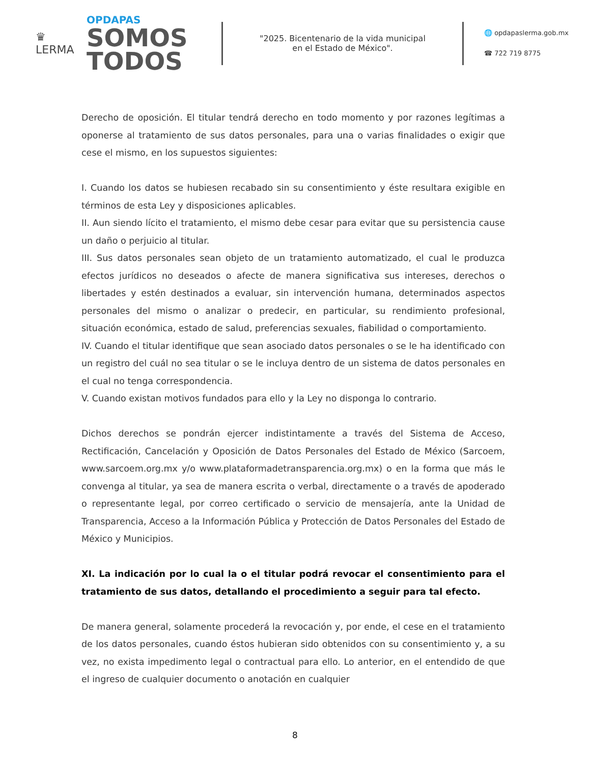♛
LERMA
OPDAPAS
SOMOS
TODOS
"2025. Bicentenario de la vida municipal
en el Estado de México".
🌐 opdapaslerma.gob.mx
☎ 722 719 8775
Derecho de oposición. El titular tendrá derecho en todo momento y por razones legítimas a oponerse al tratamiento de sus datos personales, para una o varias finalidades o exigir que cese el mismo, en los supuestos siguientes:
I. Cuando los datos se hubiesen recabado sin su consentimiento y éste resultara exigible en términos de esta Ley y disposiciones aplicables.
II. Aun siendo lícito el tratamiento, el mismo debe cesar para evitar que su persistencia cause un daño o perjuicio al titular.
III. Sus datos personales sean objeto de un tratamiento automatizado, el cual le produzca efectos jurídicos no deseados o afecte de manera significativa sus intereses, derechos o libertades y estén destinados a evaluar, sin intervención humana, determinados aspectos personales del mismo o analizar o predecir, en particular, su rendimiento profesional, situación económica, estado de salud, preferencias sexuales, fiabilidad o comportamiento.
IV. Cuando el titular identifique que sean asociado datos personales o se le ha identificado con un registro del cuál no sea titular o se le incluya dentro de un sistema de datos personales en el cual no tenga correspondencia.
V. Cuando existan motivos fundados para ello y la Ley no disponga lo contrario.
Dichos derechos se pondrán ejercer indistintamente a través del Sistema de Acceso, Rectificación, Cancelación y Oposición de Datos Personales del Estado de México (Sarcoem, www.sarcoem.org.mx y/o www.plataformadetransparencia.org.mx) o en la forma que más le convenga al titular, ya sea de manera escrita o verbal, directamente o a través de apoderado o representante legal, por correo certificado o servicio de mensajería, ante la Unidad de Transparencia, Acceso a la Información Pública y Protección de Datos Personales del Estado de México y Municipios.
XI. La indicación por lo cual la o el titular podrá revocar el consentimiento para el tratamiento de sus datos, detallando el procedimiento a seguir para tal efecto.
De manera general, solamente procederá la revocación y, por ende, el cese en el tratamiento de los datos personales, cuando éstos hubieran sido obtenidos con su consentimiento y, a su vez, no exista impedimento legal o contractual para ello. Lo anterior, en el entendido de que el ingreso de cualquier documento o anotación en cualquier
8